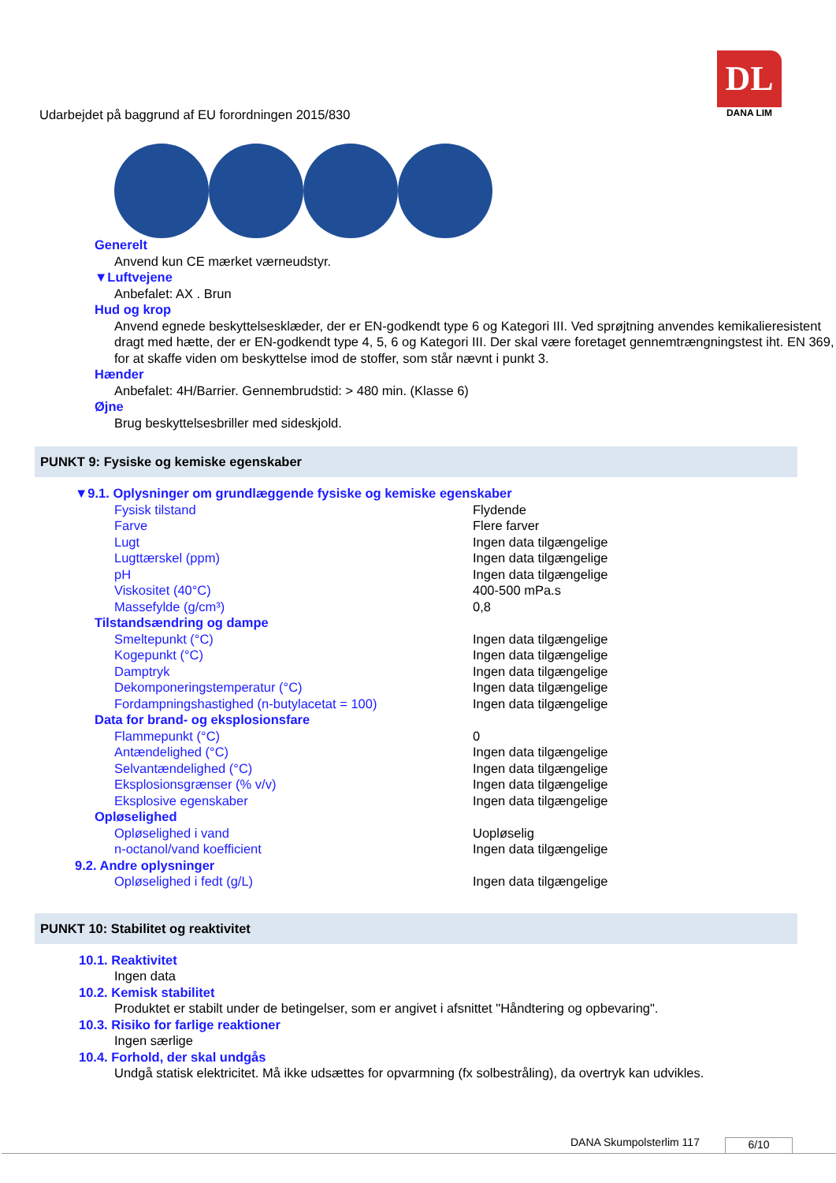Udarbejdet på baggrund af EU forordningen 2015/830
DL
DANA LIM
Generelt
Anvend kun CE mærket værneudstyr.
▼Luftvejene
Anbefalet: AX . Brun
Hud og krop
Anvend egnede beskyttelsesklæder, der er EN-godkendt type 6 og Kategori III. Ved sprøjtning anvendes kemikalieresistent dragt med hætte, der er EN-godkendt type 4, 5, 6 og Kategori III. Der skal være foretaget gennemtrængningstest iht. EN 369, for at skaffe viden om beskyttelse imod de stoffer, som står nævnt i punkt 3.
Hænder
Anbefalet: 4H/Barrier. Gennembrudstid: > 480 min. (Klasse 6)
Øjne
Brug beskyttelsesbriller med sideskjold.
PUNKT 9: Fysiske og kemiske egenskaber
▼9.1. Oplysninger om grundlæggende fysiske og kemiske egenskaber
| Fysisk tilstand | Flydende |
| Farve | Flere farver |
| Lugt | Ingen data tilgængelige |
| Lugttærskel (ppm) | Ingen data tilgængelige |
| pH | Ingen data tilgængelige |
| Viskositet (40°C) | 400-500 mPa.s |
| Massefylde (g/cm³) | 0,8 |
| Tilstandsændring og dampe | |
| Smeltepunkt (°C) | Ingen data tilgængelige |
| Kogepunkt (°C) | Ingen data tilgængelige |
| Damptryk | Ingen data tilgængelige |
| Dekomponeringstemperatur (°C) | Ingen data tilgængelige |
| Fordampningshastighed (n-butylacetat = 100) | Ingen data tilgængelige |
| Data for brand- og eksplosionsfare | |
| Flammepunkt (°C) | 0 |
| Antændelighed (°C) | Ingen data tilgængelige |
| Selvantændelighed (°C) | Ingen data tilgængelige |
| Eksplosionsgrænser (% v/v) | Ingen data tilgængelige |
| Eksplosive egenskaber | Ingen data tilgængelige |
| Opløselighed | |
| Opløselighed i vand | Uopløselig |
| n-octanol/vand koefficient | Ingen data tilgængelige |
| 9.2. Andre oplysninger | |
| Opløselighed i fedt (g/L) | Ingen data tilgængelige |
PUNKT 10: Stabilitet og reaktivitet
10.1. Reaktivitet
Ingen data
10.2. Kemisk stabilitet
Produktet er stabilt under de betingelser, som er angivet i afsnittet "Håndtering og opbevaring".
10.3. Risiko for farlige reaktioner
Ingen særlige
10.4. Forhold, der skal undgås
Undgå statisk elektricitet. Må ikke udsættes for opvarmning (fx solbestråling), da overtryk kan udvikles.
DANA Skumpolsterlim 117 6/10